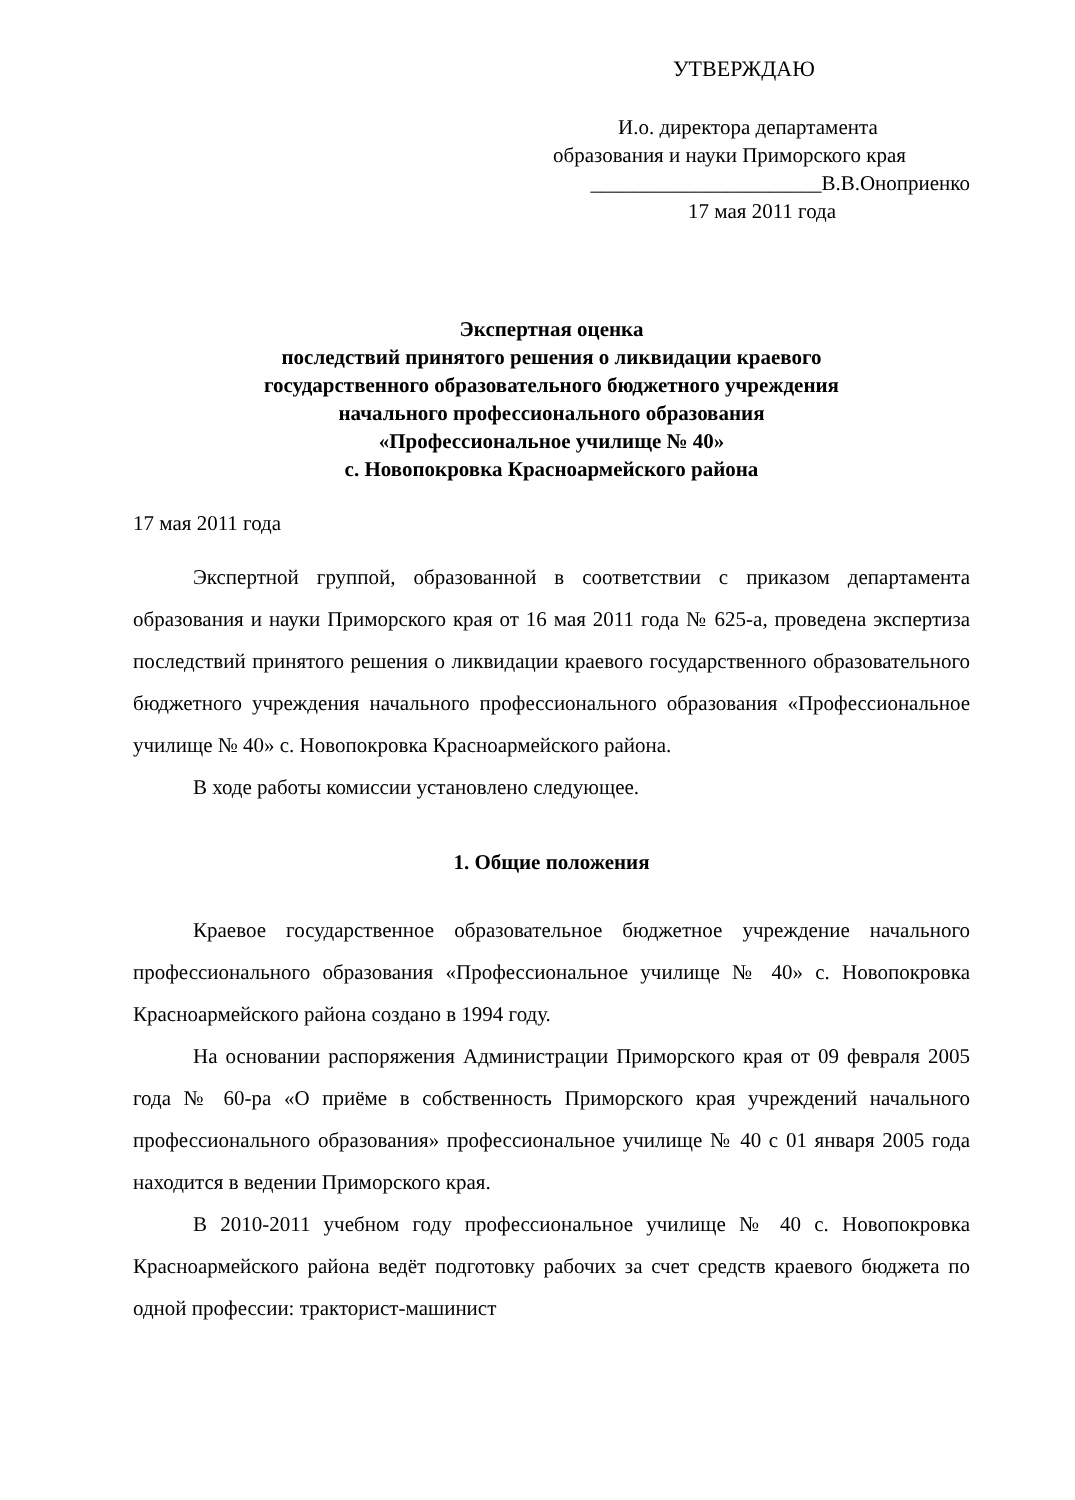УТВЕРЖДАЮ
И.о. директора департамента
образования и науки Приморского края
______________________В.В.Оноприенко
17 мая 2011 года
Экспертная оценка
последствий принятого решения о ликвидации краевого
государственного образовательного бюджетного учреждения
начального профессионального образования
«Профессиональное училище № 40»
с. Новопокровка Красноармейского района
17 мая 2011 года
Экспертной группой, образованной в соответствии с приказом департамента образования и науки Приморского края от 16 мая 2011 года № 625-а, проведена экспертиза последствий принятого решения о ликвидации краевого государственного образовательного бюджетного учреждения начального профессионального образования «Профессиональное училище № 40» с. Новопокровка Красноармейского района.
В ходе работы комиссии установлено следующее.
1. Общие положения
Краевое государственное образовательное бюджетное учреждение начального профессионального образования «Профессиональное училище № 40» с. Новопокровка Красноармейского района создано в 1994 году.
На основании распоряжения Администрации Приморского края от 09 февраля 2005 года № 60-ра «О приёме в собственность Приморского края учреждений начального профессионального образования» профессиональное училище № 40 с 01 января 2005 года находится в ведении Приморского края.
В 2010-2011 учебном году профессиональное училище № 40 с. Новопокровка Красноармейского района ведёт подготовку рабочих за счет средств краевого бюджета по одной профессии: тракторист-машинист